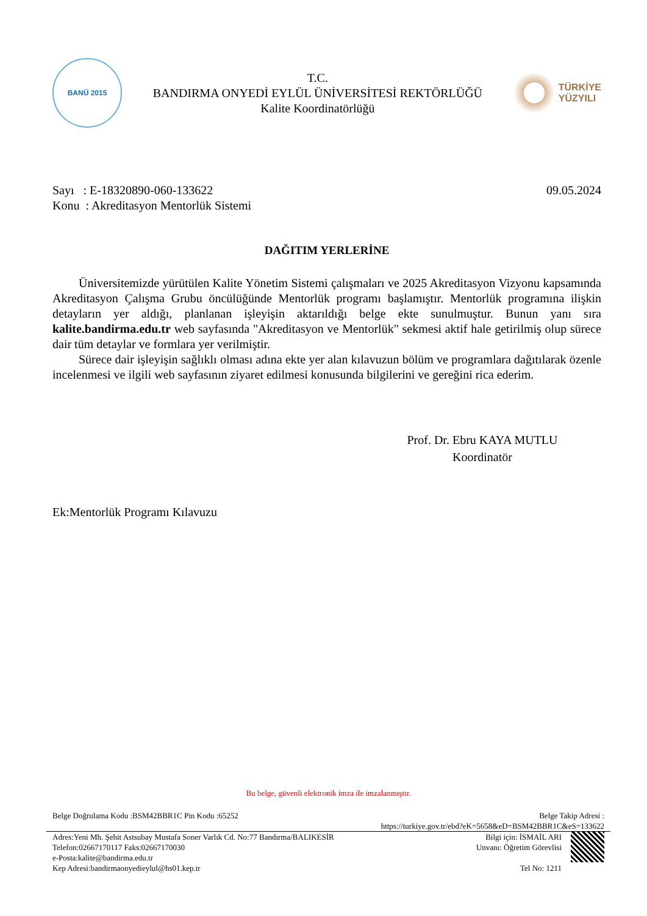BANÜ 2015
T.C.
BANDIRMA ONYEDİ EYLÜL ÜNİVERSİTESİ REKTÖRLÜĞÜ
Kalite Koordinatörlüğü
TÜRKİYE
YÜZYILI
Sayı : E-18320890-060-133622
Konu : Akreditasyon Mentorlük Sistemi
09.05.2024
DAĞITIM YERLERİNE
Üniversitemizde yürütülen Kalite Yönetim Sistemi çalışmaları ve 2025 Akreditasyon Vizyonu kapsamında Akreditasyon Çalışma Grubu öncülüğünde Mentorlük programı başlamıştır. Mentorlük programına ilişkin detayların yer aldığı, planlanan işleyişin aktarıldığı belge ekte sunulmuştur. Bunun yanı sıra kalite.bandirma.edu.tr web sayfasında "Akreditasyon ve Mentorlük" sekmesi aktif hale getirilmiş olup sürece dair tüm detaylar ve formlara yer verilmiştir.
Sürece dair işleyişin sağlıklı olması adına ekte yer alan kılavuzun bölüm ve programlara dağıtılarak özenle incelenmesi ve ilgili web sayfasının ziyaret edilmesi konusunda bilgilerini ve gereğini rica ederim.
Prof. Dr. Ebru KAYA MUTLU
Koordinatör
Ek:Mentorlük Programı Kılavuzu
Bu belge, güvenli elektronik imza ile imzalanmıştır.
Belge Doğrulama Kodu :BSM42BBR1C Pin Kodu :65252
Belge Takip Adresi :
https://turkiye.gov.tr/ebd?eK=5658&eD=BSM42BBR1C&eS=133622
Adres:Yeni Mh. Şehit Astsubay Mustafa Soner Varlık Cd. No:77 Bandırma/BALIKESİR
Telefon:02667170117 Faks:02667170030
e-Posta:kalite@bandirma.edu.tr
Kep Adresi:bandirmaonyedieylul@hs01.kep.tr
Bilgi için: İSMAİL ARI
Unvanı: Öğretim Görevlisi
Tel No: 1211